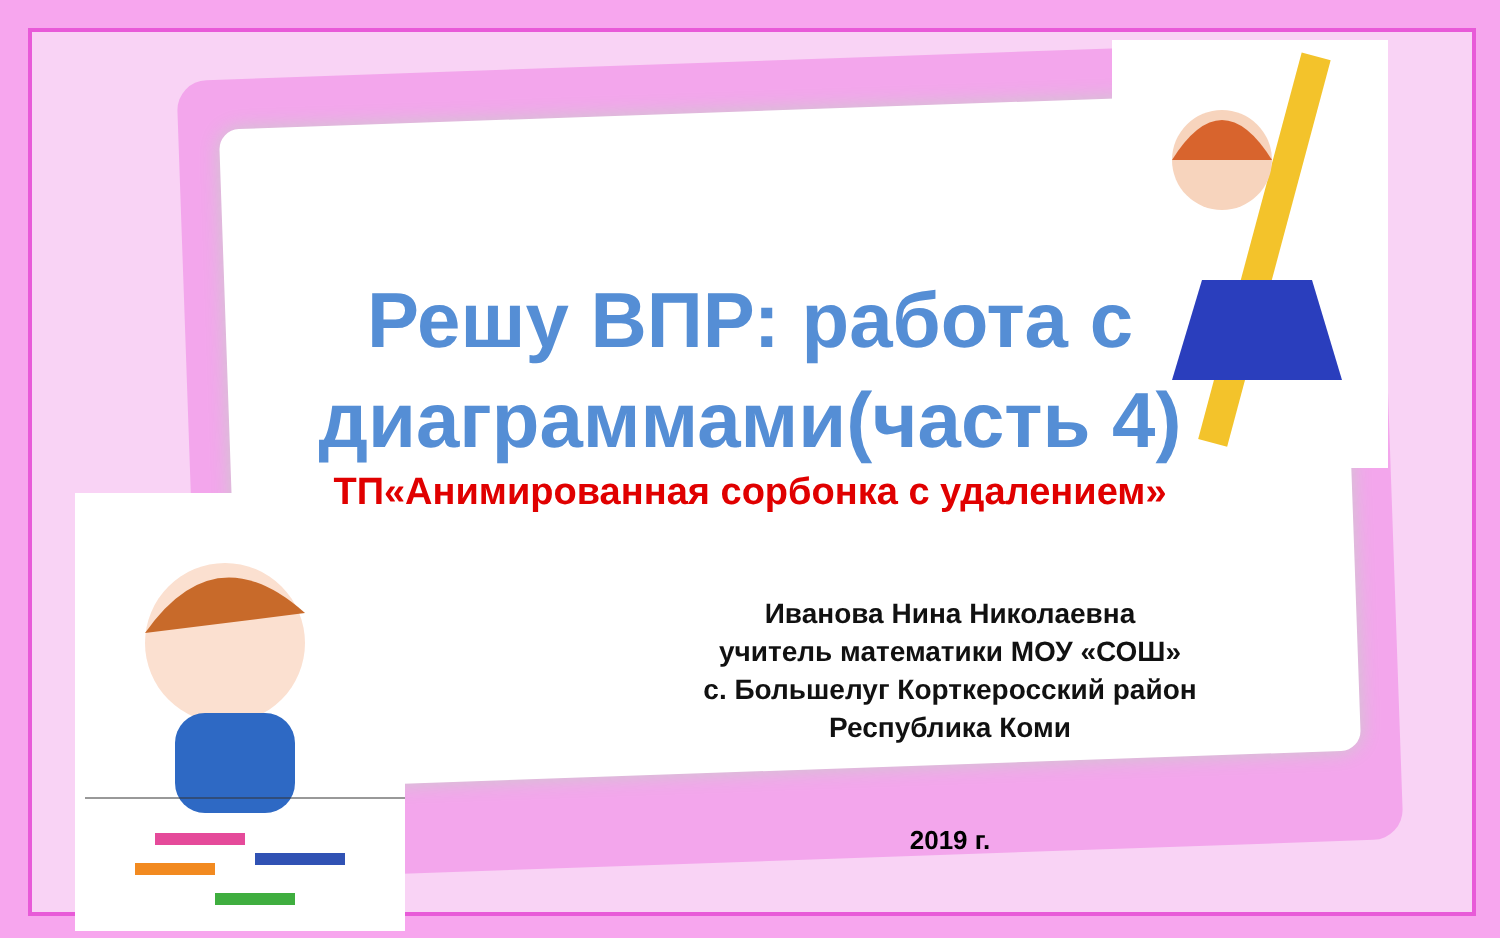Решу ВПР: работа с диаграммами(часть 4)
ТП«Анимированная сорбонка с удалением»
Иванова Нина Николаевна
учитель математики МОУ «СОШ»
с. Большелуг Корткеросский район
Республика Коми
2019 г.